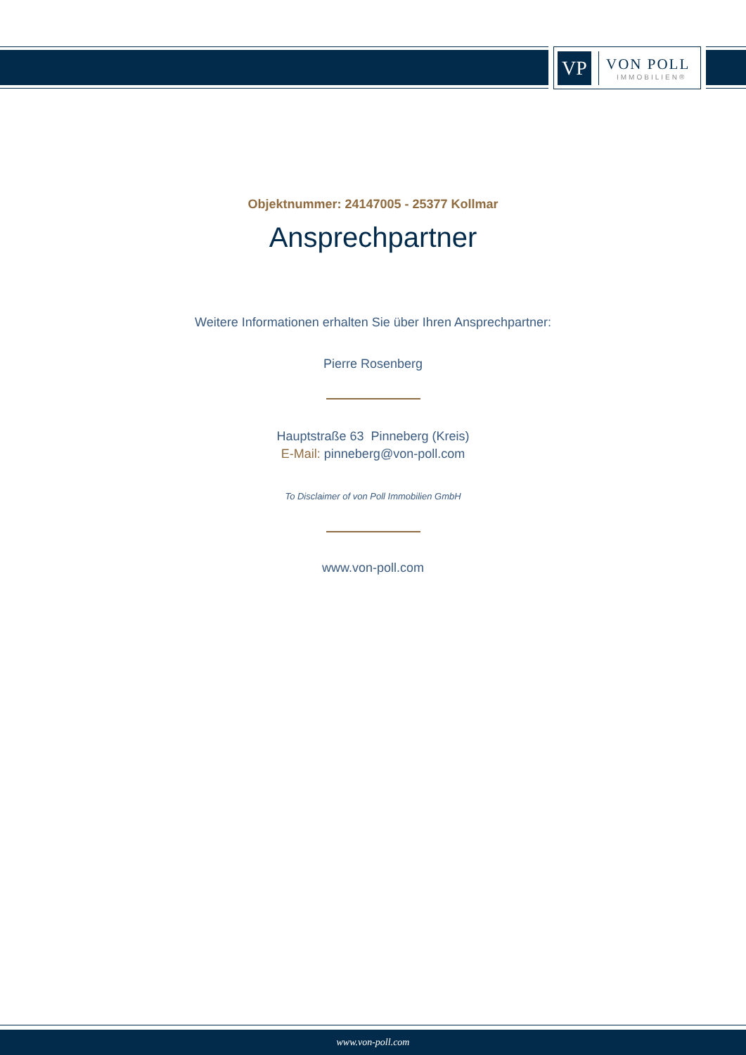VP
VON POLL
IMMOBILIEN®
Objektnummer: 24147005 - 25377 Kollmar
Ansprechpartner
Weitere Informationen erhalten Sie über Ihren Ansprechpartner:
Pierre Rosenberg
Hauptstraße 63 Pinneberg (Kreis)
E-Mail: pinneberg@von-poll.com
To Disclaimer of von Poll Immobilien GmbH
www.von-poll.com
www.von-poll.com